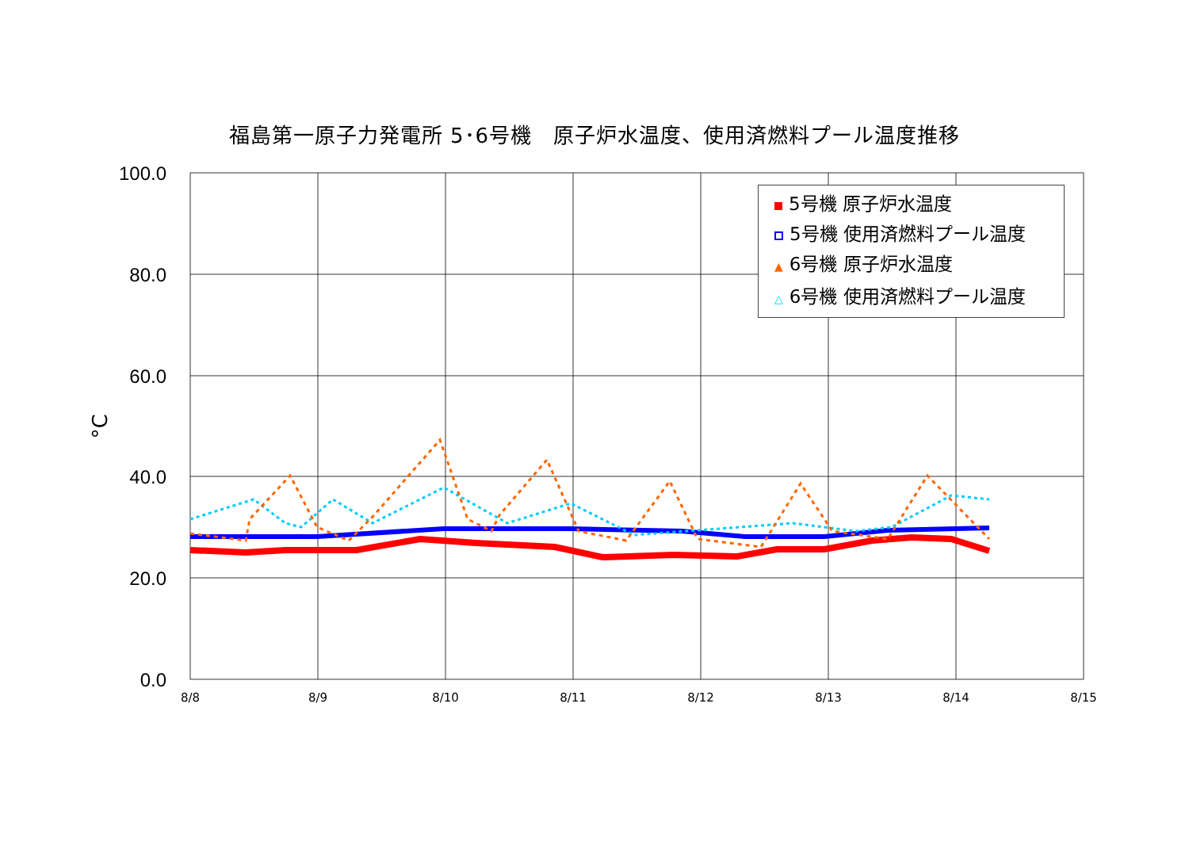福島第一原子力発電所 5･6号機　原子炉水温度、使用済燃料プール温度推移
100.0
80.0
60.0
40.0
20.0
0.0
8/8
8/9
8/10
8/11
8/12
8/13
8/14
8/15
°C
5号機 原子炉水温度
5号機 使用済燃料プール温度
▲ 6号機 原子炉水温度
△ 6号機 使用済燃料プール温度